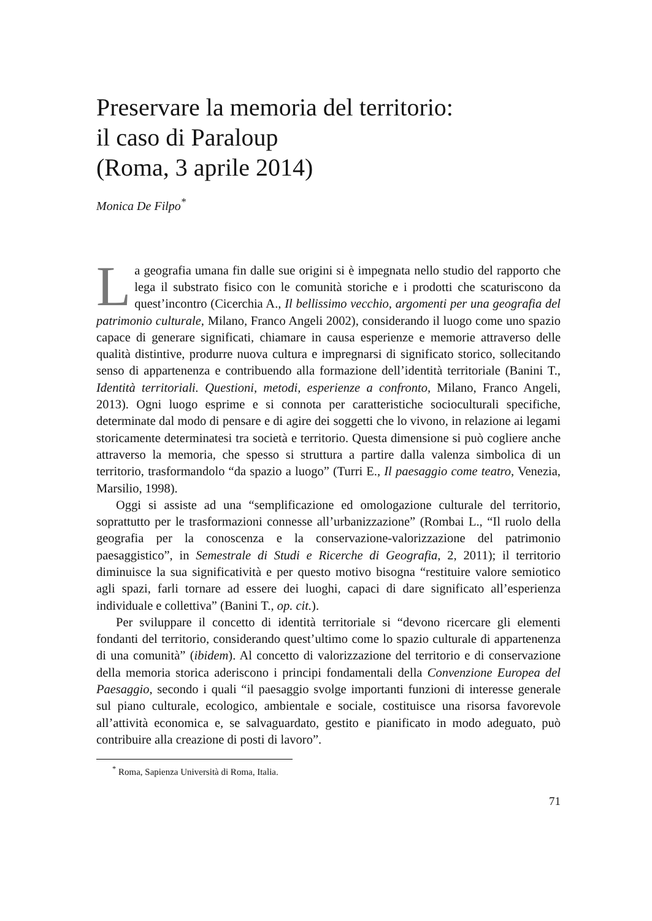Preservare la memoria del territorio:
il caso di Paraloup
(Roma, 3 aprile 2014)
Monica De Filpo<sup>*</sup>
La geografia umana fin dalle sue origini si è impegnata nello studio del rapporto che lega il substrato fisico con le comunità storiche e i prodotti che scaturiscono da quest’incontro (Cicerchia A., Il bellissimo vecchio, argomenti per una geografia del patrimonio culturale, Milano, Franco Angeli 2002), considerando il luogo come uno spazio capace di generare significati, chiamare in causa esperienze e memorie attraverso delle qualità distintive, produrre nuova cultura e impregnarsi di significato storico, sollecitando senso di appartenenza e contribuendo alla formazione dell’identità territoriale (Banini T., Identità territoriali. Questioni, metodi, esperienze a confronto, Milano, Franco Angeli, 2013). Ogni luogo esprime e si connota per caratteristiche socioculturali specifiche, determinate dal modo di pensare e di agire dei soggetti che lo vivono, in relazione ai legami storicamente determinatesi tra società e territorio. Questa dimensione si può cogliere anche attraverso la memoria, che spesso si struttura a partire dalla valenza simbolica di un territorio, trasformandolo “da spazio a luogo” (Turri E., Il paesaggio come teatro, Venezia, Marsilio, 1998).
Oggi si assiste ad una “semplificazione ed omologazione culturale del territorio, soprattutto per le trasformazioni connesse all’urbanizzazione” (Rombai L., “Il ruolo della geografia per la conoscenza e la conservazione-valorizzazione del patrimonio paesaggistico”, in Semestrale di Studi e Ricerche di Geografia, 2, 2011); il territorio diminuisce la sua significatività e per questo motivo bisogna “restituire valore semiotico agli spazi, farli tornare ad essere dei luoghi, capaci di dare significato all’esperienza individuale e collettiva” (Banini T., op. cit.).
Per sviluppare il concetto di identità territoriale si “devono ricercare gli elementi fondanti del territorio, considerando quest’ultimo come lo spazio culturale di appartenenza di una comunità” (ibidem). Al concetto di valorizzazione del territorio e di conservazione della memoria storica aderiscono i principi fondamentali della Convenzione Europea del Paesaggio, secondo i quali “il paesaggio svolge importanti funzioni di interesse generale sul piano culturale, ecologico, ambientale e sociale, costituisce una risorsa favorevole all’attività economica e, se salvaguardato, gestito e pianificato in modo adeguato, può contribuire alla creazione di posti di lavoro”.
<sup>*</sup> Roma, Sapienza Università di Roma, Italia.
71